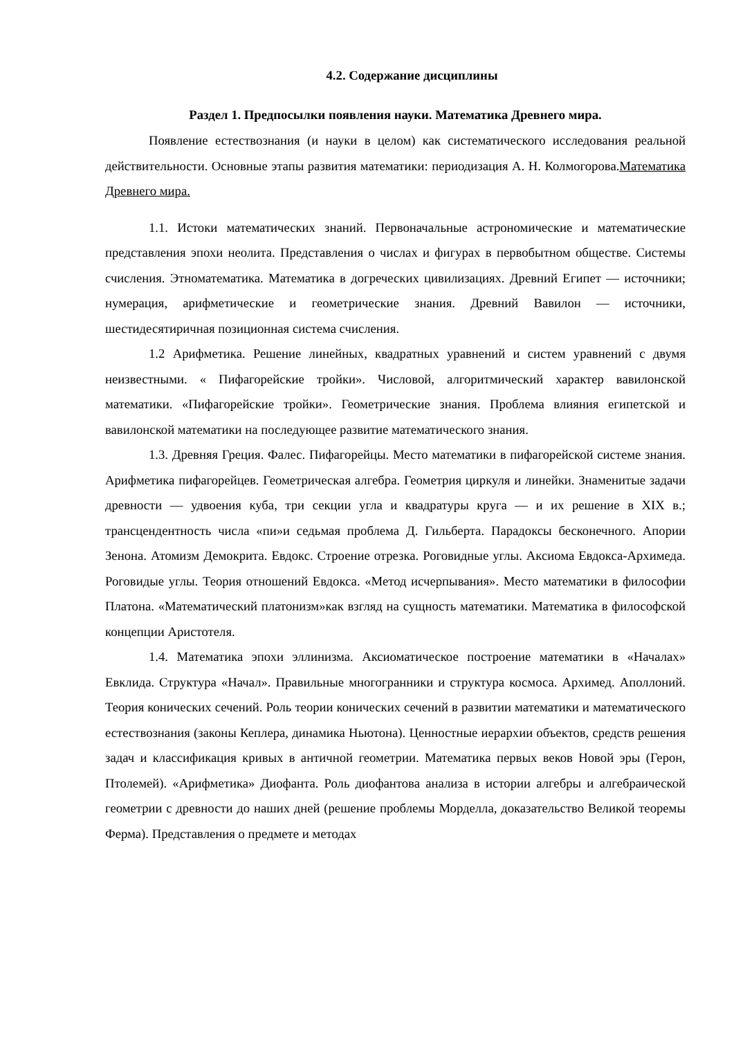4.2. Содержание дисциплины
Раздел 1. Предпосылки появления науки. Математика Древнего мира.
Появление естествознания (и науки в целом) как систематического исследования реальной действительности. Основные этапы развития математики: периодизация А. Н. Колмогорова.Математика Древнего мира.
1.1. Истоки математических знаний. Первоначальные астрономические и математические представления эпохи неолита. Представления о числах и фигурах в первобытном обществе. Системы счисления. Этноматематика. Математика в догреческих цивилизациях. Древний Египет — источники; нумерация, арифметические и геометрические знания. Древний Вавилон — источники, шестидесятиричная позиционная система счисления.
1.2 Арифметика. Решение линейных, квадратных уравнений и систем уравнений с двумя неизвестными. « Пифагорейские тройки». Числовой, алгоритмический характер вавилонской математики. «Пифагорейские тройки». Геометрические знания. Проблема влияния египетской и вавилонской математики на последующее развитие математического знания.
1.3. Древняя Греция. Фалес. Пифагорейцы. Место математики в пифагорейской системе знания. Арифметика пифагорейцев. Геометрическая алгебра. Геометрия циркуля и линейки. Знаменитые задачи древности — удвоения куба, три секции угла и квадратуры круга — и их решение в XIX в.; трансцендентность числа «пи»и седьмая проблема Д. Гильберта. Парадоксы бесконечного. Апории Зенона. Атомизм Демокрита. Евдокс. Строение отрезка. Роговидные углы. Аксиома Евдокса-Архимеда. Роговидые углы. Теория отношений Евдокса. «Метод исчерпывания». Место математики в философии Платона. «Математический платонизм»как взгляд на сущность математики. Математика в философской концепции Аристотеля.
1.4. Математика эпохи эллинизма. Аксиоматическое построение математики в «Началах» Евклида. Структура «Начал». Правильные многогранники и структура космоса. Архимед. Аполлоний. Теория конических сечений. Роль теории конических сечений в развитии математики и математического естествознания (законы Кеплера, динамика Ньютона). Ценностные иерархии объектов, средств решения задач и классификация кривых в античной геометрии. Математика первых веков Новой эры (Герон, Птолемей). «Арифметика» Диофанта. Роль диофантова анализа в истории алгебры и алгебраической геометрии с древности до наших дней (решение проблемы Морделла, доказательство Великой теоремы Ферма). Представления о предмете и методах